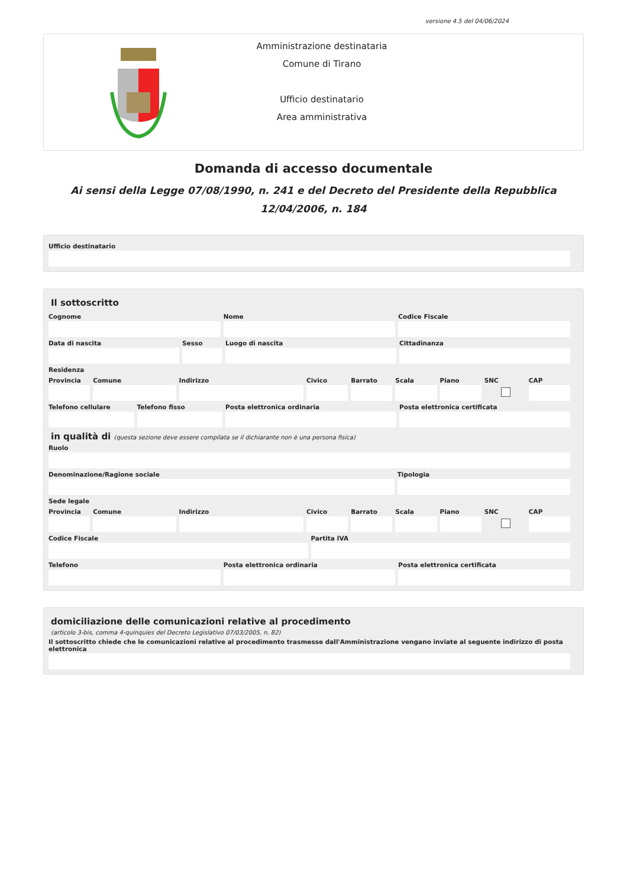versione 4.5 del 04/06/2024
Amministrazione destinataria
Comune di Tirano
Ufficio destinatario
Area amministrativa
Domanda di accesso documentale
Ai sensi della Legge 07/08/1990, n. 241 e del Decreto del Presidente della Repubblica 12/04/2006, n. 184
Ufficio destinatario
Il sottoscritto
Cognome Nome Codice Fiscale
Data di nascita Sesso Luogo di nascita Cittadinanza
Residenza
Provincia Comune Indirizzo Civico Barrato Scala Piano SNC CAP
Telefono cellulare Telefono fisso Posta elettronica ordinaria Posta elettronica certificata
in qualità di (questa sezione deve essere compilata se il dichiarante non è una persona fisica)
Ruolo
Denominazione/Ragione sociale Tipologia
Sede legale
Provincia Comune Indirizzo Civico Barrato Scala Piano SNC CAP
Codice Fiscale Partita IVA
Telefono Posta elettronica ordinaria Posta elettronica certificata
domiciliazione delle comunicazioni relative al procedimento
(articolo 3-bis, comma 4-quinquies del Decreto Legislativo 07/03/2005, n. 82)
Il sottoscritto chiede che le comunicazioni relative al procedimento trasmesse dall'Amministrazione vengano inviate al seguente indirizzo di posta elettronica